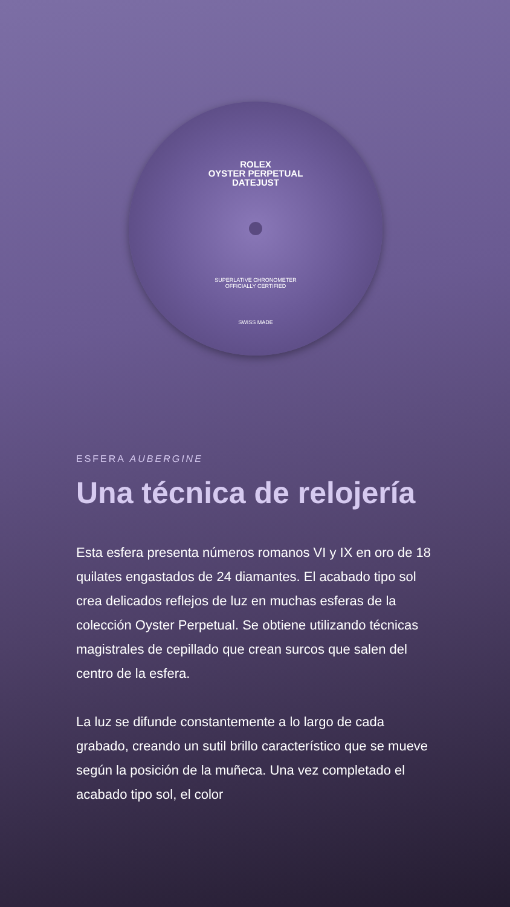ROLEX
OYSTER PERPETUAL
DATEJUST
SUPERLATIVE CHRONOMETER
OFFICIALLY CERTIFIED
SWISS MADE
ESFERA AUBERGINE
Una técnica de relojería
Esta esfera presenta números romanos VI y IX en oro de 18 quilates engastados de 24 diamantes. El acabado tipo sol crea delicados reflejos de luz en muchas esferas de la colección Oyster Perpetual. Se obtiene utilizando técnicas magistrales de cepillado que crean surcos que salen del centro de la esfera.
La luz se difunde constantemente a lo largo de cada grabado, creando un sutil brillo característico que se mueve según la posición de la muñeca. Una vez completado el acabado tipo sol, el color